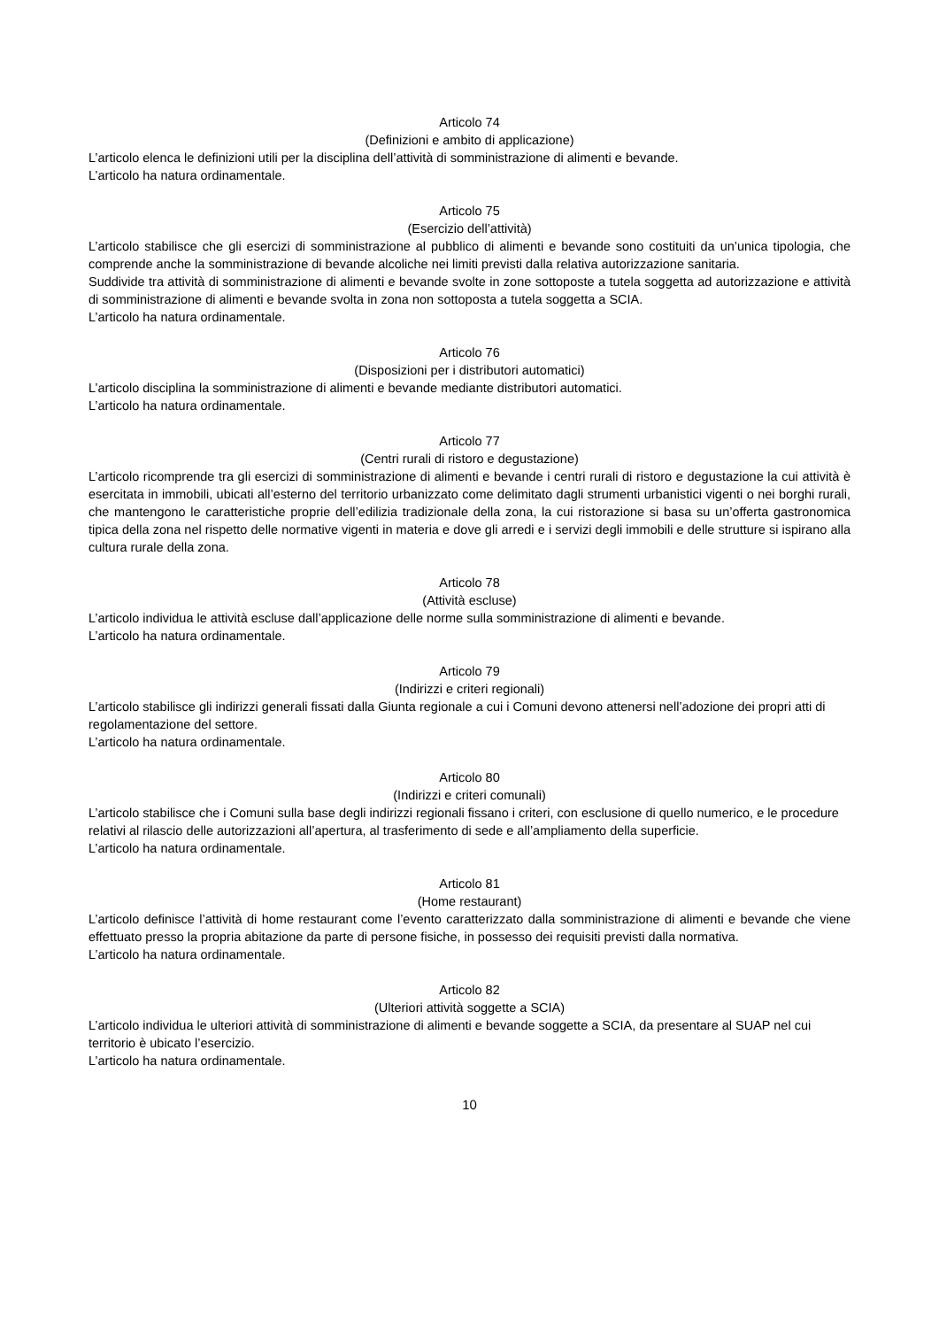Articolo 74
(Definizioni e ambito di applicazione)
L’articolo elenca le definizioni utili per la disciplina dell’attività di somministrazione di alimenti e bevande.
L’articolo ha natura ordinamentale.
Articolo 75
(Esercizio dell’attività)
L’articolo stabilisce che gli esercizi di somministrazione al pubblico di alimenti e bevande sono costituiti da un’unica tipologia, che comprende anche la somministrazione di bevande alcoliche nei limiti previsti dalla relativa autorizzazione sanitaria.
Suddivide tra attività di somministrazione di alimenti e bevande svolte in zone sottoposte a tutela soggetta ad autorizzazione e attività di somministrazione di alimenti e bevande svolta in zona non sottoposta a tutela soggetta a SCIA.
L’articolo ha natura ordinamentale.
Articolo 76
(Disposizioni per i distributori automatici)
L’articolo disciplina la somministrazione di alimenti e bevande mediante distributori automatici.
L’articolo ha natura ordinamentale.
Articolo 77
(Centri rurali di ristoro e degustazione)
L’articolo ricomprende tra gli esercizi di somministrazione di alimenti e bevande i centri rurali di ristoro e degustazione la cui attività è esercitata in immobili, ubicati all’esterno del territorio urbanizzato come delimitato dagli strumenti urbanistici vigenti o nei borghi rurali, che mantengono le caratteristiche proprie dell’edilizia tradizionale della zona, la cui ristorazione si basa su un’offerta gastronomica tipica della zona nel rispetto delle normative vigenti in materia e dove gli arredi e i servizi degli immobili e delle strutture si ispirano alla cultura rurale della zona.
Articolo 78
(Attività escluse)
L’articolo individua le attività escluse dall’applicazione delle norme sulla somministrazione di alimenti e bevande.
L’articolo ha natura ordinamentale.
Articolo 79
(Indirizzi e criteri regionali)
L’articolo stabilisce gli indirizzi generali fissati dalla Giunta regionale a cui i Comuni devono attenersi nell’adozione dei propri atti di regolamentazione del settore.
L’articolo ha natura ordinamentale.
Articolo 80
(Indirizzi e criteri comunali)
L’articolo stabilisce che i Comuni sulla base degli indirizzi regionali fissano i criteri, con esclusione di quello numerico, e le procedure relativi al rilascio delle autorizzazioni all’apertura, al trasferimento di sede e all’ampliamento della superficie.
L’articolo ha natura ordinamentale.
Articolo 81
(Home restaurant)
L’articolo definisce l’attività di home restaurant come l’evento caratterizzato dalla somministrazione di alimenti e bevande che viene effettuato presso la propria abitazione da parte di persone fisiche, in possesso dei requisiti previsti dalla normativa.
L’articolo ha natura ordinamentale.
Articolo 82
(Ulteriori attività soggette a SCIA)
L’articolo individua le ulteriori attività di somministrazione di alimenti e bevande soggette a SCIA, da presentare al SUAP nel cui territorio è ubicato l’esercizio.
L’articolo ha natura ordinamentale.
10